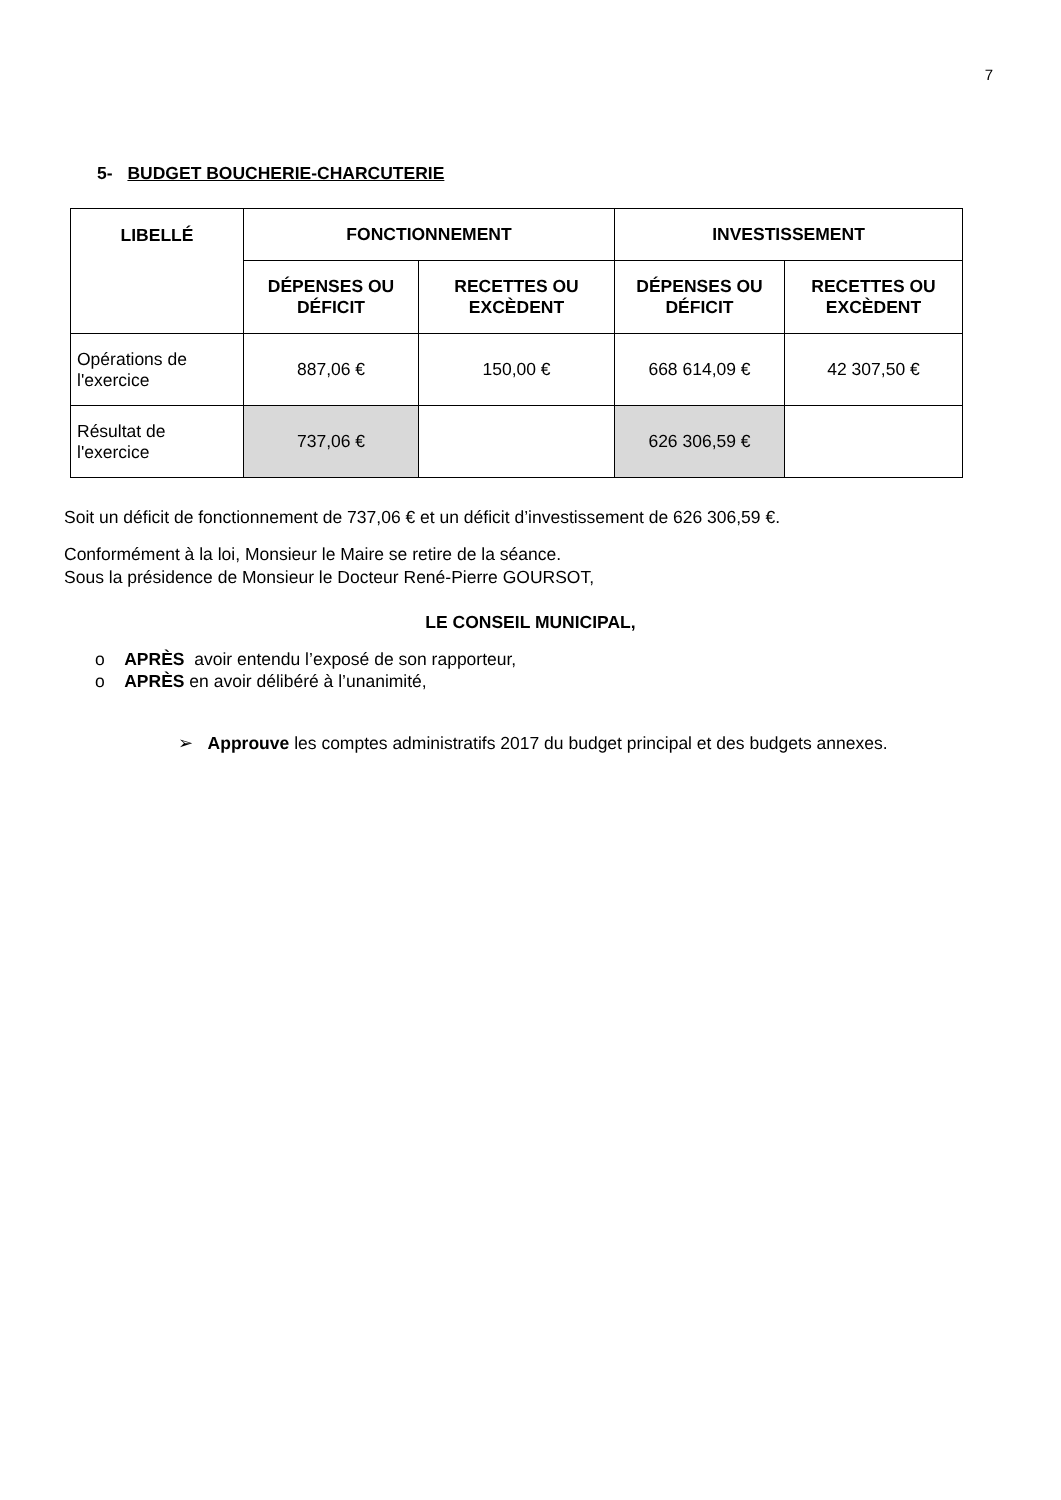7
5- BUDGET BOUCHERIE-CHARCUTERIE
| LIBELLÉ | FONCTIONNEMENT | | INVESTISSEMENT | |
| --- | --- | --- | --- | --- |
| | DÉPENSES OU DÉFICIT | RECETTES OU EXCÈDENT | DÉPENSES OU DÉFICIT | RECETTES OU EXCÈDENT |
| Opérations de l'exercice | 887,06 € | 150,00 € | 668 614,09 € | 42 307,50 € |
| Résultat de l'exercice | 737,06 € | | 626 306,59 € | |
Soit un déficit de fonctionnement de 737,06 € et un déficit d’investissement de 626 306,59 €.
Conformément à la loi, Monsieur le Maire se retire de la séance.
Sous la présidence de Monsieur le Docteur René-Pierre GOURSOT,
LE CONSEIL MUNICIPAL,
o APRÈS avoir entendu l’exposé de son rapporteur,
o APRÈS en avoir délibéré à l’unanimité,
➢ Approuve les comptes administratifs 2017 du budget principal et des budgets annexes.